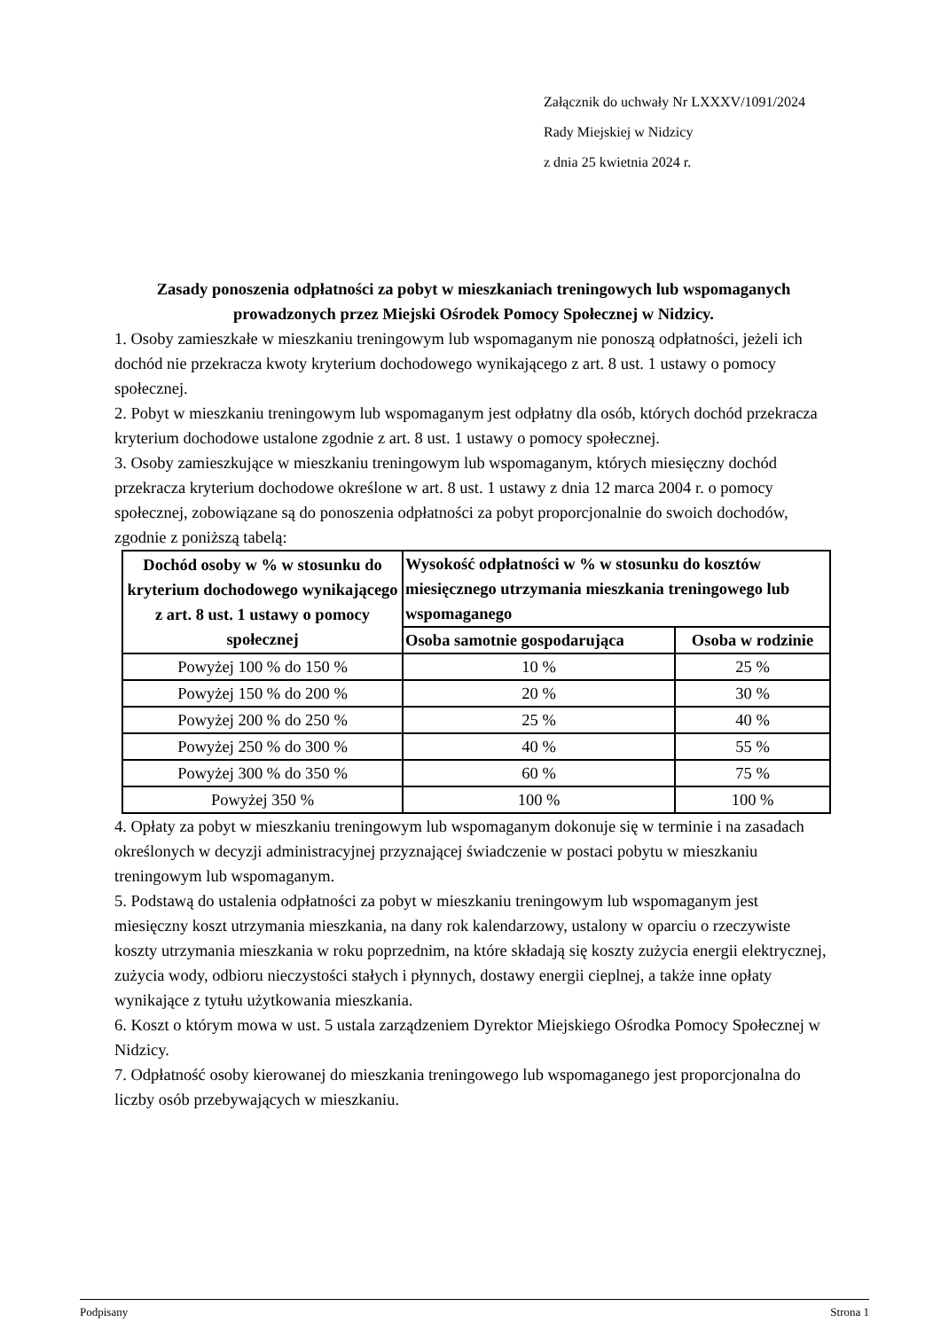Załącznik do uchwały Nr LXXXV/1091/2024
Rady Miejskiej w Nidzicy
z dnia 25 kwietnia 2024 r.
Zasady ponoszenia odpłatności za pobyt w mieszkaniach treningowych lub wspomaganych prowadzonych przez Miejski Ośrodek Pomocy Społecznej w Nidzicy.
1. Osoby zamieszkałe w mieszkaniu treningowym lub wspomaganym nie ponoszą odpłatności, jeżeli ich dochód nie przekracza kwoty kryterium dochodowego wynikającego z art. 8 ust. 1 ustawy o pomocy społecznej.
2. Pobyt w mieszkaniu treningowym lub wspomaganym jest odpłatny dla osób, których dochód przekracza kryterium dochodowe ustalone zgodnie z art. 8 ust. 1 ustawy o pomocy społecznej.
3. Osoby zamieszkujące w mieszkaniu treningowym lub wspomaganym, których miesięczny dochód przekracza kryterium dochodowe określone w art. 8 ust. 1 ustawy z dnia 12 marca 2004 r. o pomocy społecznej, zobowiązane są do ponoszenia odpłatności za pobyt proporcjonalnie do swoich dochodów, zgodnie z poniższą tabelą:
| Dochód osoby w % w stosunku do kryterium dochodowego wynikającego z art. 8 ust. 1 ustawy o pomocy społecznej | Wysokość odpłatności w % w stosunku do kosztów miesięcznego utrzymania mieszkania treningowego lub wspomaganego | |
| --- | --- | --- |
| | Osoba samotnie gospodarująca | Osoba w rodzinie |
| Powyżej 100 % do 150 % | 10 % | 25 % |
| Powyżej 150 % do 200 % | 20 % | 30 % |
| Powyżej 200 % do 250 % | 25 % | 40 % |
| Powyżej 250 % do 300 % | 40 % | 55 % |
| Powyżej 300 % do 350 % | 60 % | 75 % |
| Powyżej 350 % | 100 % | 100 % |
4. Opłaty za pobyt w mieszkaniu treningowym lub wspomaganym dokonuje się w terminie i na zasadach określonych w decyzji administracyjnej przyznającej świadczenie w postaci pobytu w mieszkaniu treningowym lub wspomaganym.
5. Podstawą do ustalenia odpłatności za pobyt w mieszkaniu treningowym lub wspomaganym jest miesięczny koszt utrzymania mieszkania, na dany rok kalendarzowy, ustalony w oparciu o rzeczywiste koszty utrzymania mieszkania w roku poprzednim, na które składają się koszty zużycia energii elektrycznej, zużycia wody, odbioru nieczystości stałych i płynnych, dostawy energii cieplnej, a także inne opłaty wynikające z tytułu użytkowania mieszkania.
6. Koszt o którym mowa w ust. 5 ustala zarządzeniem Dyrektor Miejskiego Ośrodka Pomocy Społecznej w Nidzicy.
7. Odpłatność osoby kierowanej do mieszkania treningowego lub wspomaganego jest proporcjonalna do liczby osób przebywających w mieszkaniu.
Podpisany Strona 1